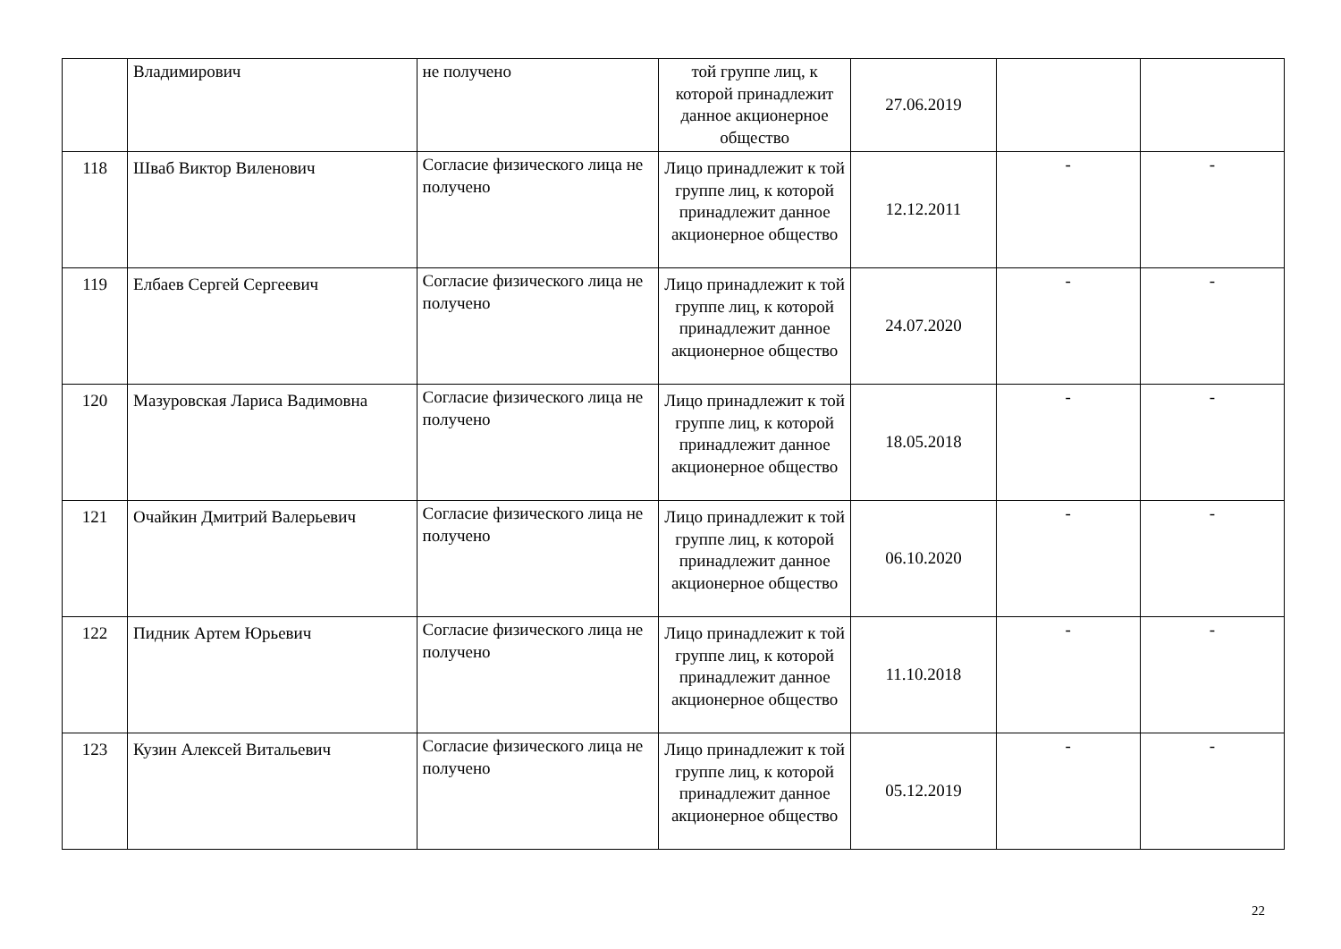| | Владимирович | не получено | той группе лиц, к которой принадлежит данное акционерное общество | 27.06.2019 | | |
| 118 | Шваб Виктор Виленович | Согласие физического лица не получено | Лицо принадлежит к той группе лиц, к которой принадлежит данное акционерное общество | 12.12.2011 | - | - |
| 119 | Елбаев Сергей Сергеевич | Согласие физического лица не получено | Лицо принадлежит к той группе лиц, к которой принадлежит данное акционерное общество | 24.07.2020 | - | - |
| 120 | Мазуровская Лариса Вадимовна | Согласие физического лица не получено | Лицо принадлежит к той группе лиц, к которой принадлежит данное акционерное общество | 18.05.2018 | - | - |
| 121 | Очайкин Дмитрий Валерьевич | Согласие физического лица не получено | Лицо принадлежит к той группе лиц, к которой принадлежит данное акционерное общество | 06.10.2020 | - | - |
| 122 | Пидник Артем Юрьевич | Согласие физического лица не получено | Лицо принадлежит к той группе лиц, к которой принадлежит данное акционерное общество | 11.10.2018 | - | - |
| 123 | Кузин Алексей Витальевич | Согласие физического лица не получено | Лицо принадлежит к той группе лиц, к которой принадлежит данное акционерное общество | 05.12.2019 | - | - |
22